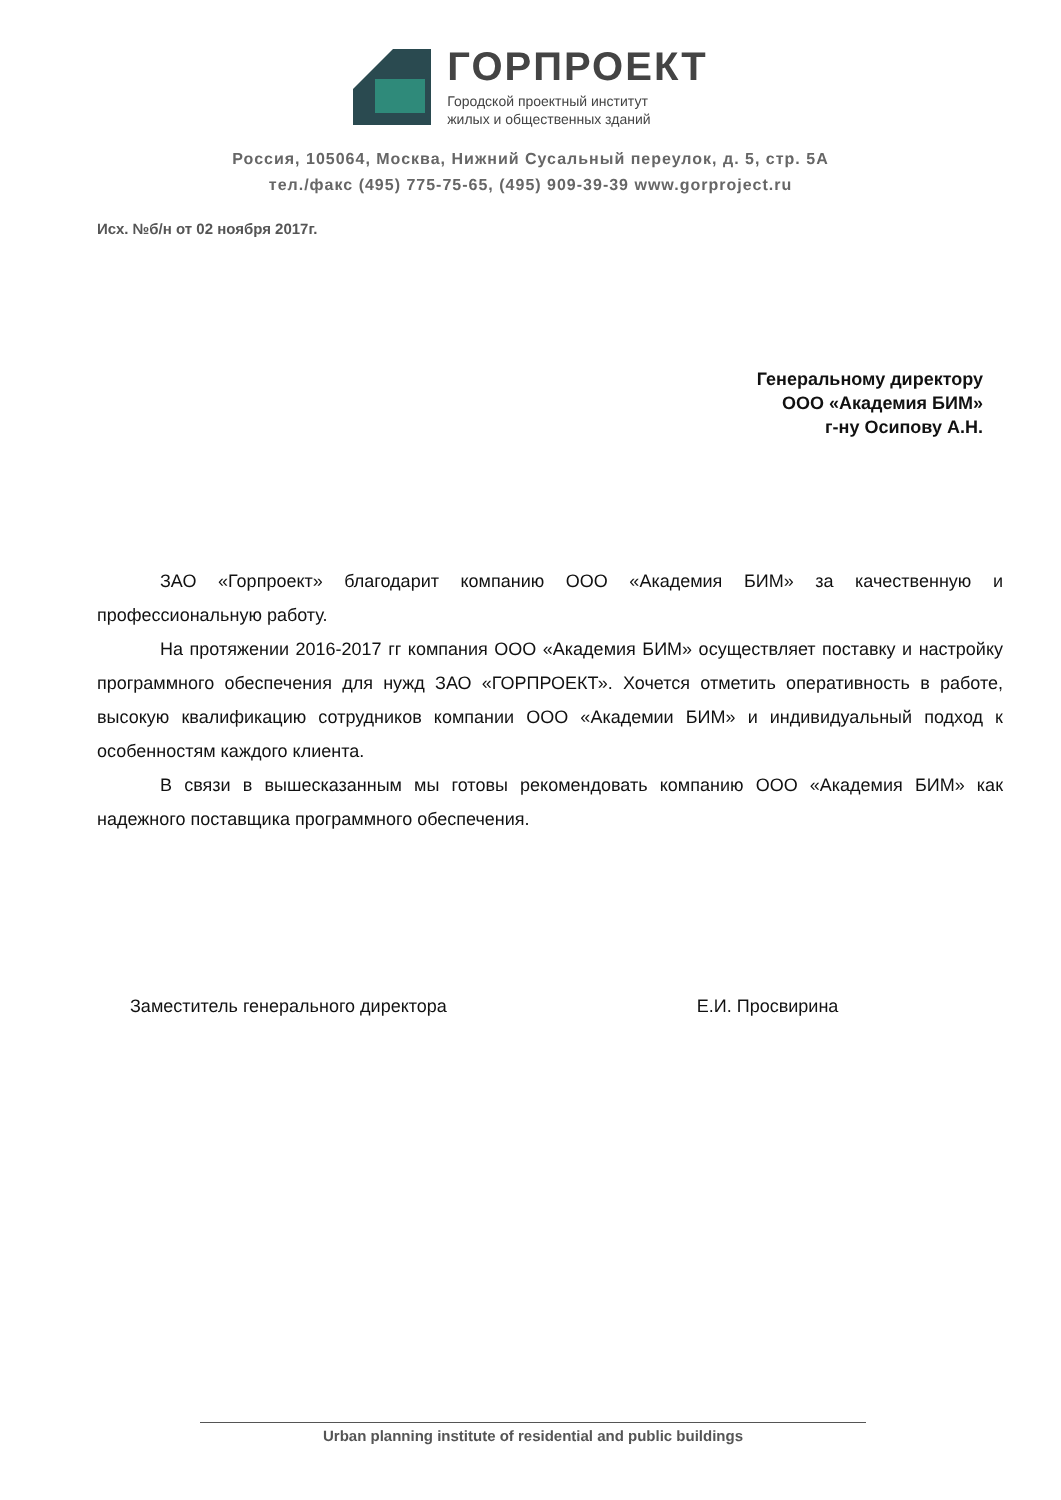ГОРПРОЕКТ
Городской проектный институт
жилых и общественных зданий
Россия, 105064, Москва, Нижний Сусальный переулок, д. 5, стр. 5А
тел./факс (495) 775-75-65, (495) 909-39-39 www.gorproject.ru
Исх. №б/н от 02 ноября 2017г.
Генеральному директору
ООО «Академия БИМ»
г-ну Осипову А.Н.
ЗАО «Горпроект» благодарит компанию ООО «Академия БИМ» за качественную и профессиональную работу.
На протяжении 2016-2017 гг компания ООО «Академия БИМ» осуществляет поставку и настройку программного обеспечения для нужд ЗАО «ГОРПРОЕКТ». Хочется отметить оперативность в работе, высокую квалификацию сотрудников компании ООО «Академии БИМ» и индивидуальный подход к особенностям каждого клиента.
В связи в вышесказанным мы готовы рекомендовать компанию ООО «Академия БИМ» как надежного поставщика программного обеспечения.
Заместитель генерального директора Е.И. Просвирина
Urban planning institute of residential and public buildings